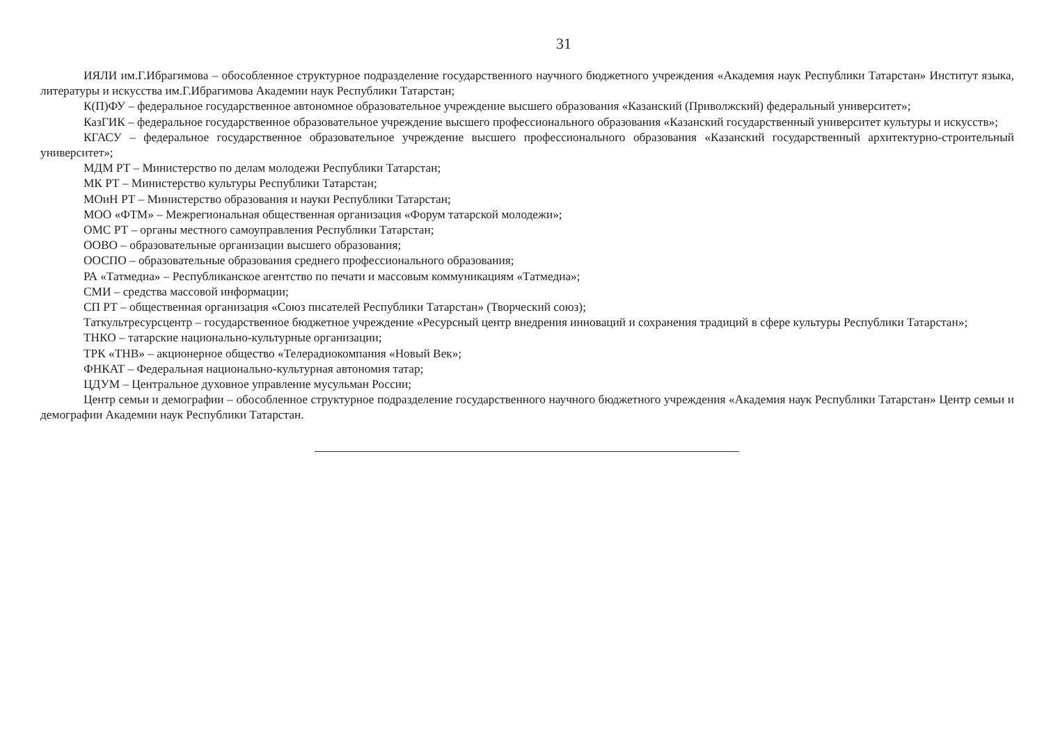31
ИЯЛИ им.Г.Ибрагимова – обособленное структурное подразделение государственного научного бюджетного учреждения «Академия наук Республики Татарстан» Институт языка, литературы и искусства им.Г.Ибрагимова Академии наук Республики Татарстан;
К(П)ФУ – федеральное государственное автономное образовательное учреждение высшего образования «Казанский (Приволжский) федеральный университет»;
КазГИК – федеральное государственное образовательное учреждение высшего профессионального образования «Казанский государственный университет культуры и искусств»;
КГАСУ – федеральное государственное образовательное учреждение высшего профессионального образования «Казанский государственный архитектурно-строительный университет»;
МДМ РТ – Министерство по делам молодежи Республики Татарстан;
МК РТ – Министерство культуры Республики Татарстан;
МОиН РТ – Министерство образования и науки Республики Татарстан;
МОО «ФТМ» – Межрегиональная общественная организация «Форум татарской молодежи»;
ОМС РТ – органы местного самоуправления Республики Татарстан;
ООВО – образовательные организации высшего образования;
ООСПО – образовательные образования среднего профессионального образования;
РА «Татмедиа» – Республиканское агентство по печати и массовым коммуникациям «Татмедиа»;
СМИ – средства массовой информации;
СП РТ – общественная организация «Союз писателей Республики Татарстан» (Творческий союз);
Таткультресурсцентр – государственное бюджетное учреждение «Ресурсный центр внедрения инноваций и сохранения традиций в сфере культуры Республики Татарстан»;
ТНКО – татарские национально-культурные организации;
ТРК «ТНВ» – акционерное общество «Телерадиокомпания «Новый Век»;
ФНКАТ – Федеральная национально-культурная автономия татар;
ЦДУМ – Центральное духовное управление мусульман России;
Центр семьи и демографии – обособленное структурное подразделение государственного научного бюджетного учреждения «Академия наук Республики Татарстан» Центр семьи и демографии Академии наук Республики Татарстан.